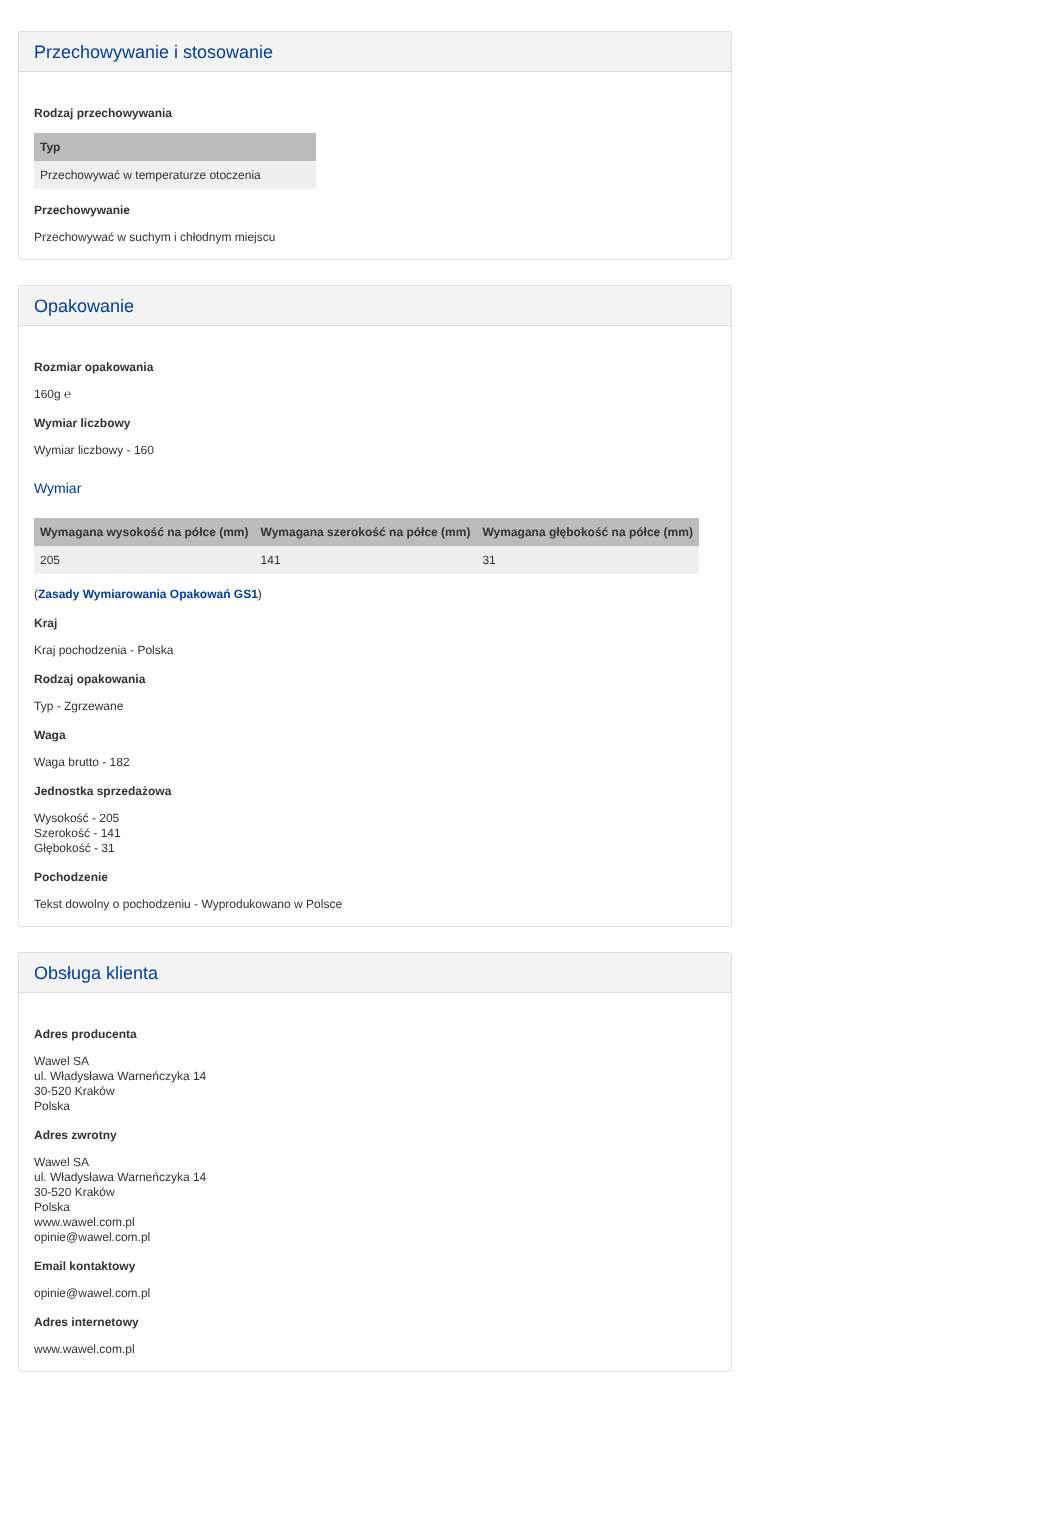Przechowywanie i stosowanie
Rodzaj przechowywania
| Typ |
| --- |
| Przechowywać w temperaturze otoczenia |
Przechowywanie
Przechowywać w suchym i chłodnym miejscu
Opakowanie
Rozmiar opakowania
160g ℮
Wymiar liczbowy
Wymiar liczbowy - 160
Wymiar
| Wymagana wysokość na półce (mm) | Wymagana szerokość na półce (mm) | Wymagana głębokość na półce (mm) |
| --- | --- | --- |
| 205 | 141 | 31 |
(Zasady Wymiarowania Opakowań GS1)
Kraj
Kraj pochodzenia - Polska
Rodzaj opakowania
Typ - Zgrzewane
Waga
Waga brutto - 182
Jednostka sprzedażowa
Wysokość - 205
Szerokość - 141
Głębokość - 31
Pochodzenie
Tekst dowolny o pochodzeniu - Wyprodukowano w Polsce
Obsługa klienta
Adres producenta
Wawel SA
ul. Władysława Warneńczyka 14
30-520 Kraków
Polska
Adres zwrotny
Wawel SA
ul. Władysława Warneńczyka 14
30-520 Kraków
Polska
www.wawel.com.pl
opinie@wawel.com.pl
Email kontaktowy
opinie@wawel.com.pl
Adres internetowy
www.wawel.com.pl